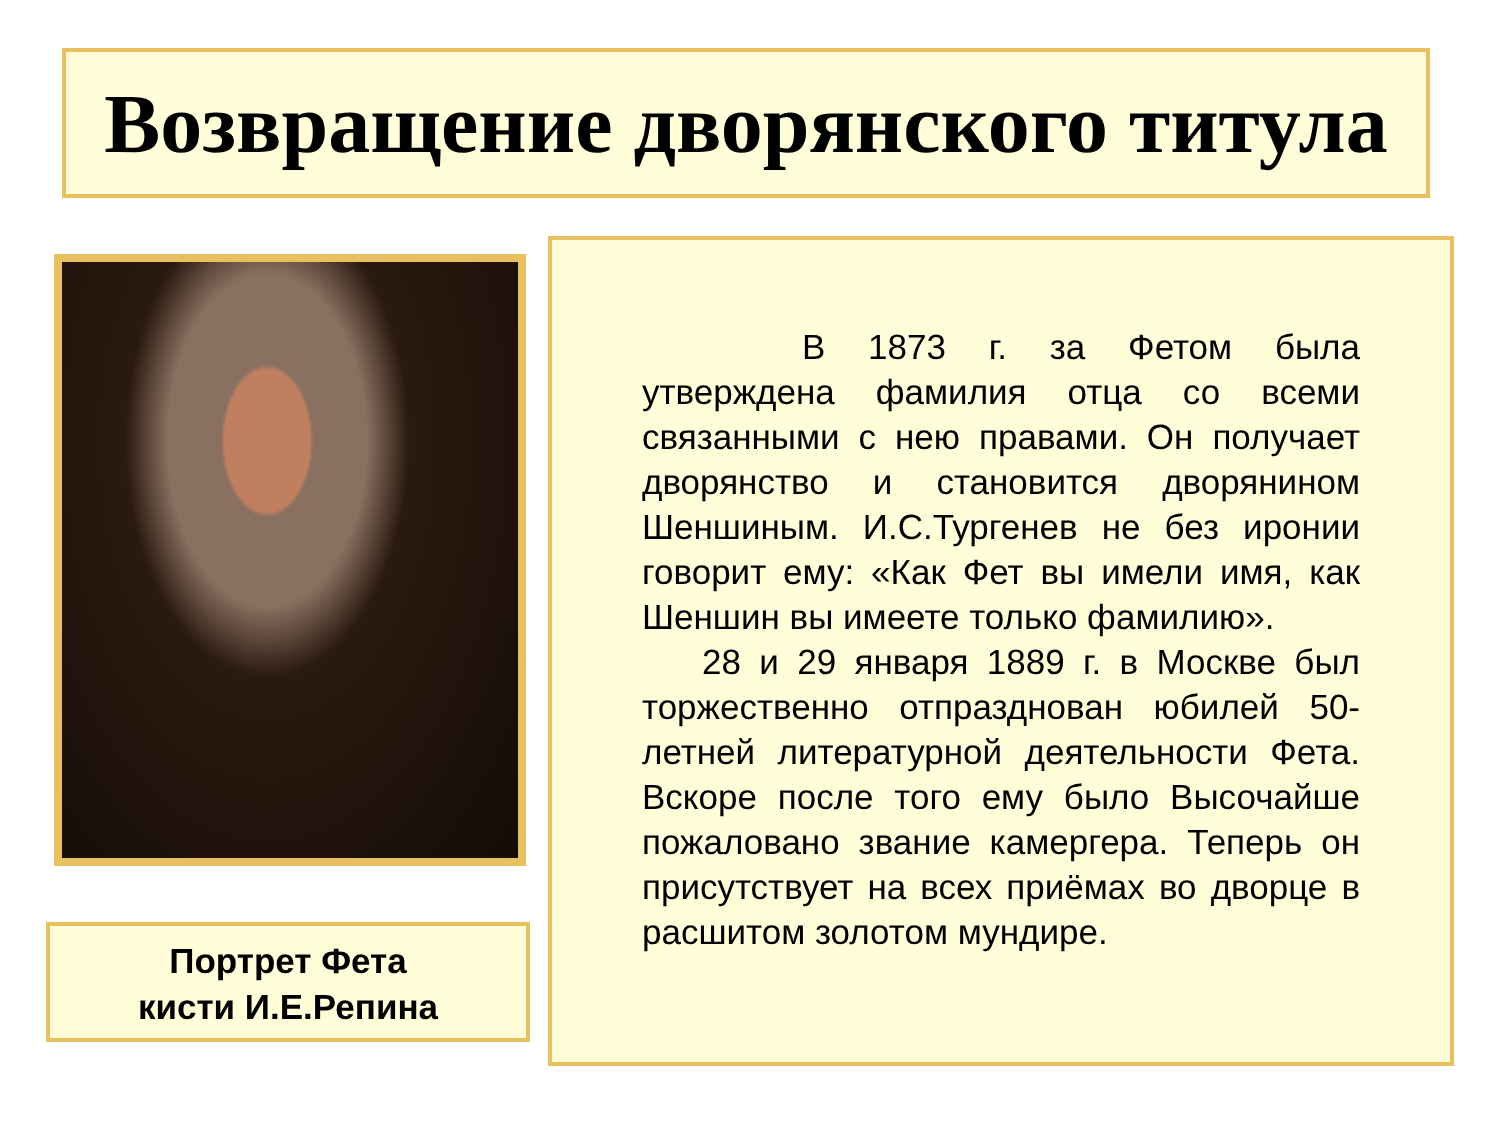Возвращение дворянского титула
Портрет Фета
кисти И.Е.Репина
В 1873 г. за Фетом была утверждена фамилия отца со всеми связанными с нею правами. Он получает дворянство и становится дворянином Шеншиным. И.С.Тургенев не без иронии говорит ему: «Как Фет вы имели имя, как Шеншин вы имеете только фамилию».
28 и 29 января 1889 г. в Москве был торжественно отпразднован юбилей 50-летней литературной деятельности Фета. Вскоре после того ему было Высочайше пожаловано звание камергера. Теперь он присутствует на всех приёмах во дворце в расшитом золотом мундире.